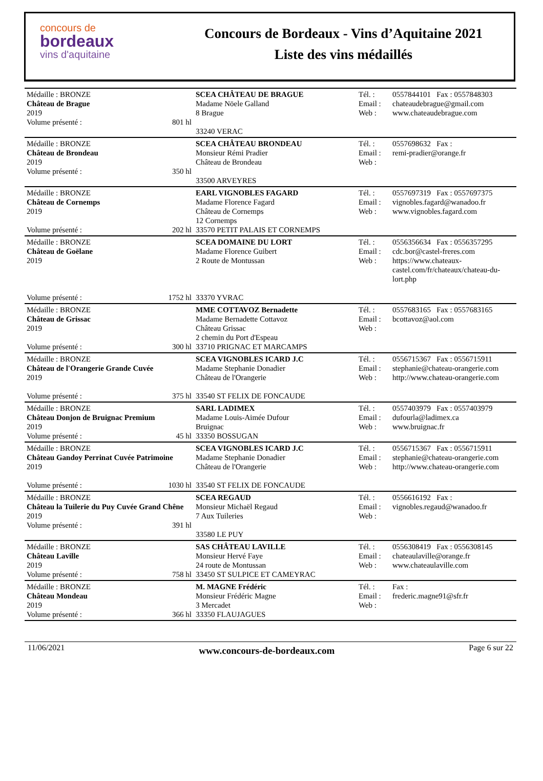concours de
bordeaux
vins d'aquitaine
Concours de Bordeaux - Vins d’Aquitaine 2021
Liste des vins médaillés
| Médaille : BRONZE Château de Brague 2019 Volume présenté : 801 hl | SCEA CHÂTEAU DE BRAGUE Madame Nöele Galland 8 Brague 33240 VERAC | Tél. : Email : Web : | 0557844101 Fax : 0557848303 chateaudebrague@gmail.com www.chateaudebrague.com |
| Médaille : BRONZE Château de Brondeau 2019 Volume présenté : 350 hl | SCEA CHÂTEAU BRONDEAU Monsieur Rémi Pradier Château de Brondeau 33500 ARVEYRES | Tél. : Email : Web : | 0557698632 Fax : remi-pradier@orange.fr |
| Médaille : BRONZE Château de Cornemps 2019 Volume présenté : 202 hl | EARL VIGNOBLES FAGARD Madame Florence Fagard Château de Cornemps 12 Cornemps 33570 PETIT PALAIS ET CORNEMPS | Tél. : Email : Web : | 0557697319 Fax : 0557697375 vignobles.fagard@wanadoo.fr www.vignobles.fagard.com |
| Médaille : BRONZE Château de Goëlane 2019 Volume présenté : 1752 hl | SCEA DOMAINE DU LORT Madame Florence Guibert 2 Route de Montussan 33370 YVRAC | Tél. : Email : Web : | 0556356634 Fax : 0556357295 cdc.bor@castel-freres.com https://www.chateaux-castel.com/fr/chateaux/chateau-du-lort.php |
| Médaille : BRONZE Château de Grissac 2019 Volume présenté : 300 hl | MME COTTAVOZ Bernadette Madame Bernadette Cottavoz Château Grissac 2 chemin du Port d'Espeau 33710 PRIGNAC ET MARCAMPS | Tél. : Email : Web : | 0557683165 Fax : 0557683165 bcottavoz@aol.com |
| Médaille : BRONZE Château de l'Orangerie Grande Cuvée 2019 Volume présenté : 375 hl | SCEA VIGNOBLES ICARD J.C Madame Stephanie Donadier Château de l'Orangerie 33540 ST FELIX DE FONCAUDE | Tél. : Email : Web : | 0556715367 Fax : 0556715911 stephanie@chateau-orangerie.com http://www.chateau-orangerie.com |
| Médaille : BRONZE Château Donjon de Bruignac Premium 2019 Volume présenté : 45 hl | SARL LADIMEX Madame Louis-Aimée Dufour Bruignac 33350 BOSSUGAN | Tél. : Email : Web : | 0557403979 Fax : 0557403979 dufourla@ladimex.ca www.bruignac.fr |
| Médaille : BRONZE Château Gandoy Perrinat Cuvée Patrimoine 2019 Volume présenté : 1030 hl | SCEA VIGNOBLES ICARD J.C Madame Stephanie Donadier Château de l'Orangerie 33540 ST FELIX DE FONCAUDE | Tél. : Email : Web : | 0556715367 Fax : 0556715911 stephanie@chateau-orangerie.com http://www.chateau-orangerie.com |
| Médaille : BRONZE Château la Tuilerie du Puy Cuvée Grand Chêne 2019 Volume présenté : 391 hl | SCEA REGAUD Monsieur Michaël Regaud 7 Aux Tuileries 33580 LE PUY | Tél. : Email : Web : | 0556616192 Fax : vignobles.regaud@wanadoo.fr |
| Médaille : BRONZE Château Laville 2019 Volume présenté : 758 hl | SAS CHÂTEAU LAVILLE Monsieur Hervé Faye 24 route de Montussan 33450 ST SULPICE ET CAMEYRAC | Tél. : Email : Web : | 0556308419 Fax : 0556308145 chateaulaville@orange.fr www.chateaulaville.com |
| Médaille : BRONZE Château Mondeau 2019 Volume présenté : 366 hl | M. MAGNE Frédéric Monsieur Frédéric Magne 3 Mercadet 33350 FLAUJAGUES | Tél. : Email : Web : | Fax : frederic.magne91@sfr.fr |
11/06/2021 www.concours-de-bordeaux.com Page 6 sur 22